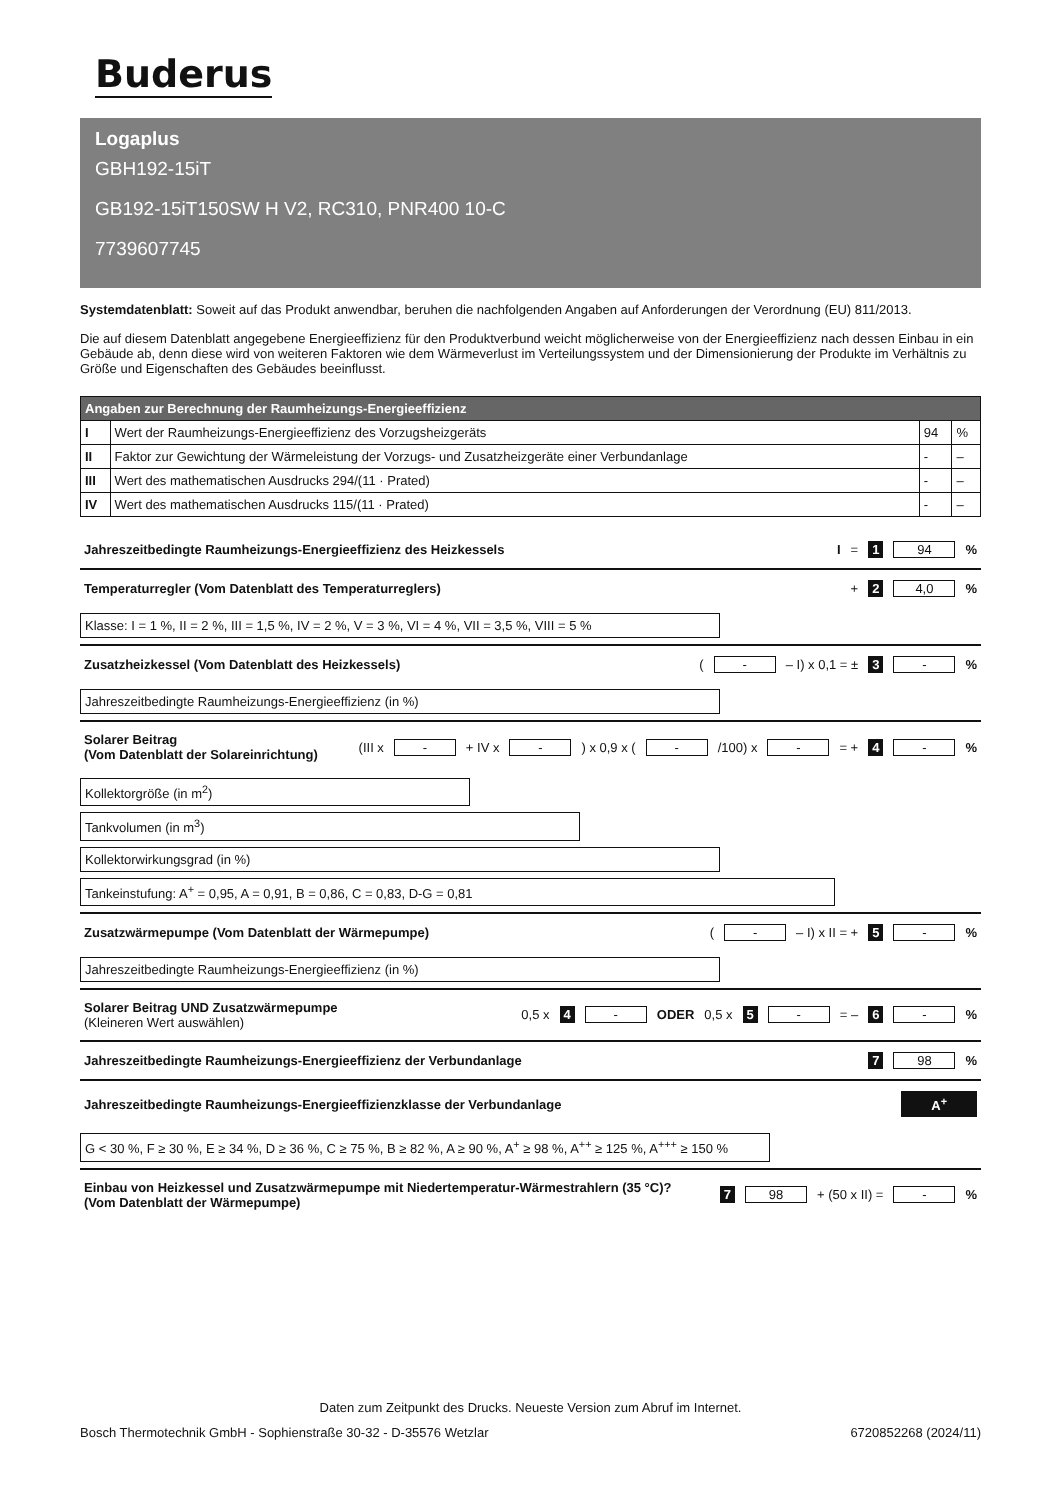Buderus
Logaplus
GBH192-15iT
GB192-15iT150SW H V2, RC310, PNR400 10-C
7739607745
Systemdatenblatt: Soweit auf das Produkt anwendbar, beruhen die nachfolgenden Angaben auf Anforderungen der Verordnung (EU) 811/2013.
Die auf diesem Datenblatt angegebene Energieeffizienz für den Produktverbund weicht möglicherweise von der Energieeffizienz nach dessen Einbau in ein Gebäude ab, denn diese wird von weiteren Faktoren wie dem Wärmeverlust im Verteilungssystem und der Dimensionierung der Produkte im Verhältnis zu Größe und Eigenschaften des Gebäudes beeinflusst.
| Angaben zur Berechnung der Raumheizungs-Energieeffizienz | | | |
| --- | --- | --- | --- |
| I | Wert der Raumheizungs-Energieeffizienz des Vorzugsheizgeräts | 94 | % |
| II | Faktor zur Gewichtung der Wärmeleistung der Vorzugs- und Zusatzheizgeräte einer Verbundanlage | - | – |
| III | Wert des mathematischen Ausdrucks 294/(11 · Prated) | - | – |
| IV | Wert des mathematischen Ausdrucks 115/(11 · Prated) | - | – |
Jahreszeitbedingte Raumheizungs-Energieeffizienz des Heizkessels I = 1 94 %
Temperaturregler (Vom Datenblatt des Temperaturreglers) + 2 4,0 %
Klasse: I = 1 %, II = 2 %, III = 1,5 %, IV = 2 %, V = 3 %, VI = 4 %, VII = 3,5 %, VIII = 5 %
Zusatzheizkessel (Vom Datenblatt des Heizkessels) ( - – I) x 0,1 = ± 3 - %
Jahreszeitbedingte Raumheizungs-Energieeffizienz (in %)
Solarer Beitrag
(Vom Datenblatt der Solareinrichtung) (III x - + IV x -) x 0,9 x ( - /100) x - = + 4 - %
Kollektorgröße (in m<sup>2</sup>)
Tankvolumen (in m<sup>3</sup>)
Kollektorwirkungsgrad (in %)
Tankeinstufung: A<sup>+</sup> = 0,95, A = 0,91, B = 0,86, C = 0,83, D-G = 0,81
Zusatzwärmepumpe (Vom Datenblatt der Wärmepumpe) ( - – I) x II = + 5 - %
Jahreszeitbedingte Raumheizungs-Energieeffizienz (in %)
Solarer Beitrag UND Zusatzwärmepumpe
(Kleineren Wert auswählen) 0,5 x 4 - ODER 0,5 x 5 - = – 6 - %
Jahreszeitbedingte Raumheizungs-Energieeffizienz der Verbundanlage 7 98 %
Jahreszeitbedingte Raumheizungs-Energieeffizienzklasse der Verbundanlage A<sup>+</sup>
G < 30 %, F ≥ 30 %, E ≥ 34 %, D ≥ 36 %, C ≥ 75 %, B ≥ 82 %, A ≥ 90 %, A<sup>+</sup> ≥ 98 %, A<sup>++</sup> ≥ 125 %, A<sup>+++</sup> ≥ 150 %
Einbau von Heizkessel und Zusatzwärmepumpe mit Niedertemperatur-Wärmestrahlern (35 °C)?
(Vom Datenblatt der Wärmepumpe) 7 98 + (50 x II) = - %
Daten zum Zeitpunkt des Drucks. Neueste Version zum Abruf im Internet.
Bosch Thermotechnik GmbH - Sophienstraße 30-32 - D-35576 Wetzlar 6720852268 (2024/11)